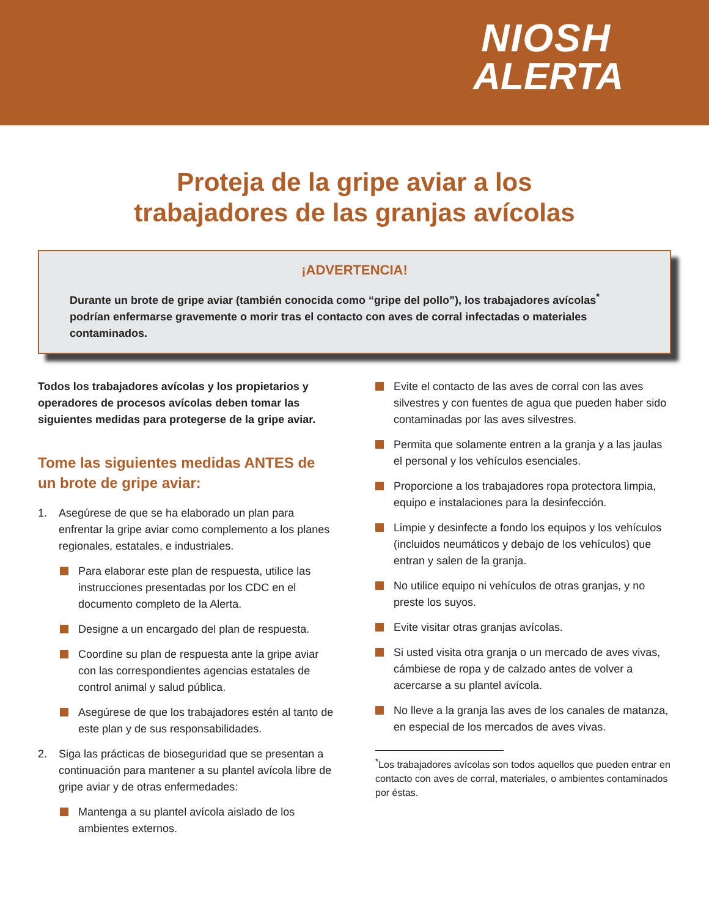NIOSH
ALERTA
Proteja de la gripe aviar a los
trabajadores de las granjas avícolas
¡ADVERTENCIA!
Durante un brote de gripe aviar (también conocida como “gripe del pollo”), los trabajadores avícolas<sup>*</sup> podrían enfermarse gravemente o morir tras el contacto con aves de corral infectadas o materiales contaminados.
Todos los trabajadores avícolas y los propietarios y operadores de procesos avícolas deben tomar las siguientes medidas para protegerse de la gripe aviar.
Tome las siguientes medidas ANTES de un brote de gripe aviar:
1. Asegúrese de que se ha elaborado un plan para enfrentar la gripe aviar como complemento a los planes regionales, estatales, e industriales.
Para elaborar este plan de respuesta, utilice las instrucciones presentadas por los CDC en el documento completo de la Alerta.
Designe a un encargado del plan de respuesta.
Coordine su plan de respuesta ante la gripe aviar con las correspondientes agencias estatales de control animal y salud pública.
Asegúrese de que los trabajadores estén al tanto de este plan y de sus responsabilidades.
2. Siga las prácticas de bioseguridad que se presentan a continuación para mantener a su plantel avícola libre de gripe aviar y de otras enfermedades:
Mantenga a su plantel avícola aislado de los ambientes externos.
Evite el contacto de las aves de corral con las aves silvestres y con fuentes de agua que pueden haber sido contaminadas por las aves silvestres.
Permita que solamente entren a la granja y a las jaulas el personal y los vehículos esenciales.
Proporcione a los trabajadores ropa protectora limpia, equipo e instalaciones para la desinfección.
Limpie y desinfecte a fondo los equipos y los vehículos (incluidos neumáticos y debajo de los vehículos) que entran y salen de la granja.
No utilice equipo ni vehículos de otras granjas, y no preste los suyos.
Evite visitar otras granjas avícolas.
Si usted visita otra granja o un mercado de aves vivas, cámbiese de ropa y de calzado antes de volver a acercarse a su plantel avícola.
No lleve a la granja las aves de los canales de matanza, en especial de los mercados de aves vivas.
<sup>*</sup> Los trabajadores avícolas son todos aquellos que pueden entrar en contacto con aves de corral, materiales, o ambientes contaminados por éstas.